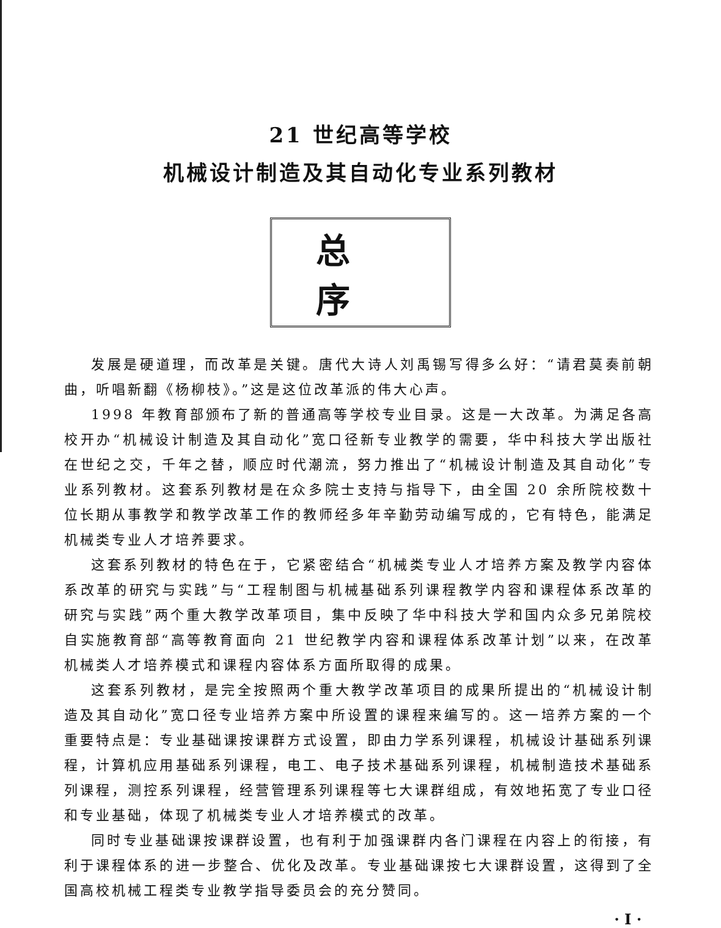21 世纪高等学校
机械设计制造及其自动化专业系列教材
总序
发展是硬道理，而改革是关键。唐代大诗人刘禹锡写得多么好：“请君莫奏前朝曲，听唱新翻《杨柳枝》。”这是这位改革派的伟大心声。
1998 年教育部颁布了新的普通高等学校专业目录。这是一大改革。为满足各高校开办“机械设计制造及其自动化”宽口径新专业教学的需要，华中科技大学出版社在世纪之交，千年之替，顺应时代潮流，努力推出了“机械设计制造及其自动化”专业系列教材。这套系列教材是在众多院士支持与指导下，由全国 20 余所院校数十位长期从事教学和教学改革工作的教师经多年辛勤劳动编写成的，它有特色，能满足机械类专业人才培养要求。
这套系列教材的特色在于，它紧密结合“机械类专业人才培养方案及教学内容体系改革的研究与实践”与“工程制图与机械基础系列课程教学内容和课程体系改革的研究与实践”两个重大教学改革项目，集中反映了华中科技大学和国内众多兄弟院校自实施教育部“高等教育面向 21 世纪教学内容和课程体系改革计划”以来，在改革机械类人才培养模式和课程内容体系方面所取得的成果。
这套系列教材，是完全按照两个重大教学改革项目的成果所提出的“机械设计制造及其自动化”宽口径专业培养方案中所设置的课程来编写的。这一培养方案的一个重要特点是：专业基础课按课群方式设置，即由力学系列课程，机械设计基础系列课程，计算机应用基础系列课程，电工、电子技术基础系列课程，机械制造技术基础系列课程，测控系列课程，经营管理系列课程等七大课群组成，有效地拓宽了专业口径和专业基础，体现了机械类专业人才培养模式的改革。
同时专业基础课按课群设置，也有利于加强课群内各门课程在内容上的衔接，有利于课程体系的进一步整合、优化及改革。专业基础课按七大课群设置，这得到了全国高校机械工程类专业教学指导委员会的充分赞同。
· I ·